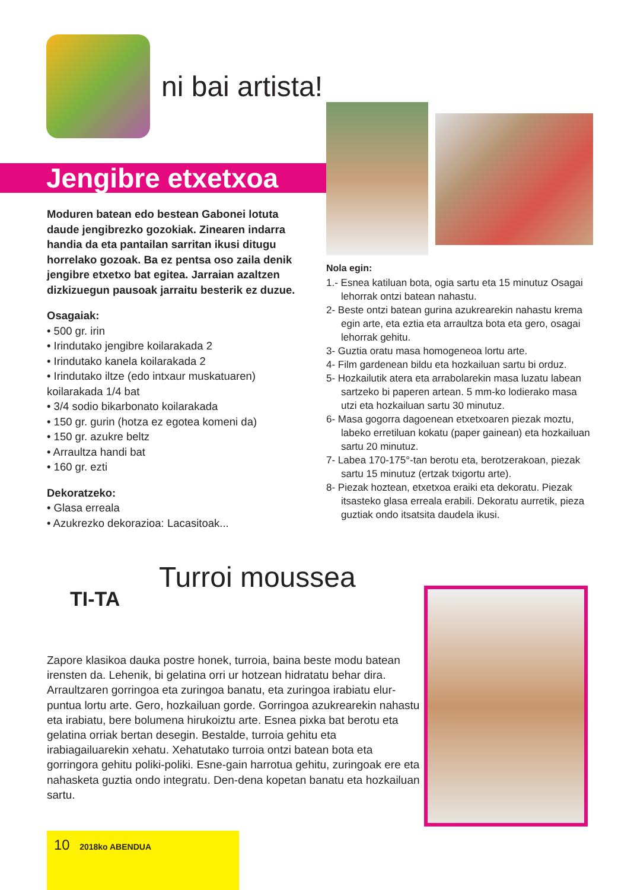ni bai artista!
Jengibre etxetxoa
Moduren batean edo bestean Gabonei lotuta daude jengibrezko gozokiak. Zinearen indarra handia da eta pantailan sarritan ikusi ditugu horrelako gozoak. Ba ez pentsa oso zaila denik jengibre etxetxo bat egitea. Jarraian azaltzen dizkizuegun pausoak jarraitu besterik ez duzue.
Osagaiak:
• 500 gr. irin
• Irindutako jengibre koilarakada 2
• Irindutako kanela koilarakada 2
• Irindutako iltze (edo intxaur muskatuaren) koilarakada 1/4 bat
• 3/4 sodio bikarbonato koilarakada
• 150 gr. gurin (hotza ez egotea komeni da)
• 150 gr. azukre beltz
• Arraultza handi bat
• 160 gr. ezti
Dekoratzeko:
• Glasa erreala
• Azukrezko dekorazioa: Lacasitoak...
Nola egin:
1.- Esnea katiluan bota, ogia sartu eta 15 minutuz Osagai lehorrak ontzi batean nahastu.
2- Beste ontzi batean gurina azukrearekin nahastu krema egin arte, eta eztia eta arraultza bota eta gero, osagai lehorrak gehitu.
3- Guztia oratu masa homogeneoa lortu arte.
4- Film gardenean bildu eta hozkailuan sartu bi orduz.
5- Hozkailutik atera eta arrabolarekin masa luzatu labean sartzeko bi paperen artean. 5 mm-ko lodierako masa utzi eta hozkailuan sartu 30 minutuz.
6- Masa gogorra dagoenean etxetxoaren piezak moztu, labeko erretiluan kokatu (paper gainean) eta hozkailuan sartu 20 minutuz.
7- Labea 170-175°-tan berotu eta, berotzerakoan, piezak sartu 15 minutuz (ertzak txigortu arte).
8- Piezak hoztean, etxetxoa eraiki eta dekoratu. Piezak itsasteko glasa erreala erabili. Dekoratu aurretik, pieza guztiak ondo itsatsita daudela ikusi.
TI-TA
Turroi moussea
Zapore klasikoa dauka postre honek, turroia, baina beste modu batean irensten da. Lehenik, bi gelatina orri ur hotzean hidratatu behar dira. Arraultzaren gorringoa eta zuringoa banatu, eta zuringoa irabiatu elur-puntua lortu arte. Gero, hozkailuan gorde. Gorringoa azukrearekin nahastu eta irabiatu, bere bolumena hirukoiztu arte. Esnea pixka bat berotu eta gelatina orriak bertan desegin. Bestalde, turroia gehitu eta irabiagailuarekin xehatu. Xehatutako turroia ontzi batean bota eta gorringora gehitu poliki-poliki. Esne-gain harrotua gehitu, zuringoak ere eta nahasketa guztia ondo integratu. Den-dena kopetan banatu eta hozkailuan sartu.
10 2018ko ABENDUA